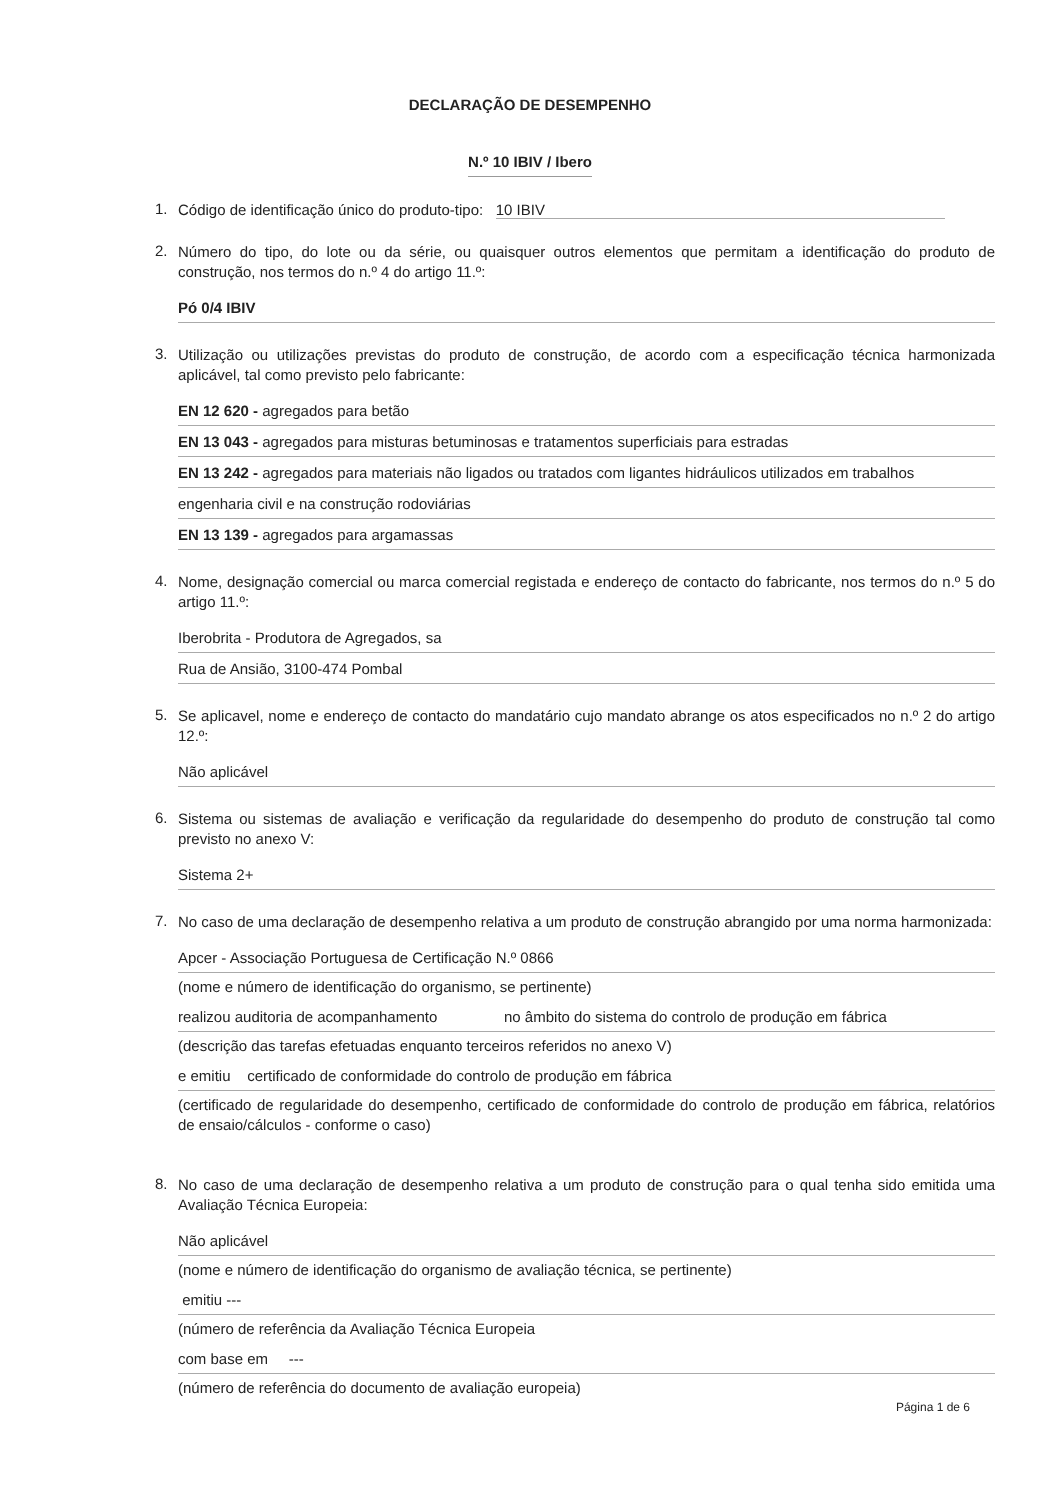DECLARAÇÃO DE DESEMPENHO
N.º 10 IBIV / Ibero
1.
Código de identificação único do produto-tipo: 10 IBIV
2.
Número do tipo, do lote ou da série, ou quaisquer outros elementos que permitam a identificação do produto de construção, nos termos do n.º 4 do artigo 11.º:
Pó 0/4 IBIV
3.
Utilização ou utilizações previstas do produto de construção, de acordo com a especificação técnica harmonizada aplicável, tal como previsto pelo fabricante:
EN 12 620 - agregados para betão
EN 13 043 - agregados para misturas betuminosas e tratamentos superficiais para estradas
EN 13 242 - agregados para materiais não ligados ou tratados com ligantes hidráulicos utilizados em trabalhos
engenharia civil e na construção rodoviárias
EN 13 139 - agregados para argamassas
4.
Nome, designação comercial ou marca comercial registada e endereço de contacto do fabricante, nos termos do n.º 5 do artigo 11.º:
Iberobrita - Produtora de Agregados, sa
Rua de Ansião, 3100-474 Pombal
5.
Se aplicavel, nome e endereço de contacto do mandatário cujo mandato abrange os atos especificados no n.º 2 do artigo 12.º:
Não aplicável
6.
Sistema ou sistemas de avaliação e verificação da regularidade do desempenho do produto de construção tal como previsto no anexo V:
Sistema 2+
7.
No caso de uma declaração de desempenho relativa a um produto de construção abrangido por uma norma harmonizada:
Apcer - Associação Portuguesa de Certificação N.º 0866
(nome e número de identificação do organismo, se pertinente)
realizou auditoria de acompanhamento no âmbito do sistema do controlo de produção em fábrica
(descrição das tarefas efetuadas enquanto terceiros referidos no anexo V)
e emitiu certificado de conformidade do controlo de produção em fábrica
(certificado de regularidade do desempenho, certificado de conformidade do controlo de produção em fábrica, relatórios de ensaio/cálculos - conforme o caso)
8.
No caso de uma declaração de desempenho relativa a um produto de construção para o qual tenha sido emitida uma Avaliação Técnica Europeia:
Não aplicável
(nome e número de identificação do organismo de avaliação técnica, se pertinente)
emitiu ---
(número de referência da Avaliação Técnica Europeia
com base em ---
(número de referência do documento de avaliação europeia)
Página 1 de 6